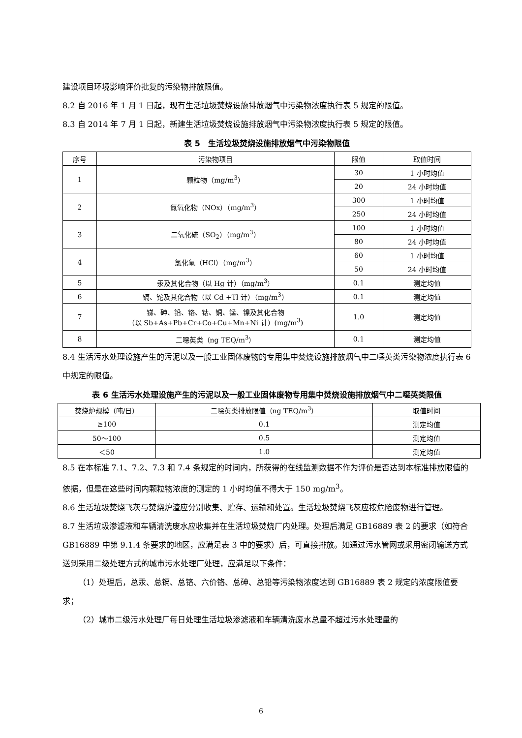建设项目环境影响评价批复的污染物排放限值。
8.2 自 2016 年 1 月 1 日起，现有生活垃圾焚烧设施排放烟气中污染物浓度执行表 5 规定的限值。
8.3 自 2014 年 7 月 1 日起，新建生活垃圾焚烧设施排放烟气中污染物浓度执行表 5 规定的限值。
表 5　生活垃圾焚烧设施排放烟气中污染物限值
| 序号 | 污染物项目 | 限值 | 取值时间 |
| --- | --- | --- | --- |
| 1 | 颗粒物（mg/m<sup>3</sup>） | 30 | 1 小时均值 |
| | | 20 | 24 小时均值 |
| 2 | 氮氧化物（NOx）（mg/m<sup>3</sup>） | 300 | 1 小时均值 |
| | | 250 | 24 小时均值 |
| 3 | 二氧化硫（SO<sub>2</sub>）（mg/m<sup>3</sup>） | 100 | 1 小时均值 |
| | | 80 | 24 小时均值 |
| 4 | 氯化氢（HCl）（mg/m<sup>3</sup>） | 60 | 1 小时均值 |
| | | 50 | 24 小时均值 |
| 5 | 汞及其化合物（以 Hg 计）（mg/m<sup>3</sup>） | 0.1 | 测定均值 |
| 6 | 镉、铊及其化合物（以 Cd +Tl 计）（mg/m<sup>3</sup>） | 0.1 | 测定均值 |
| 7 | 锑、砷、铅、铬、钴、铜、锰、镍及其化合物 （以 Sb+As+Pb+Cr+Co+Cu+Mn+Ni 计）(mg/m<sup>3</sup>) | 1.0 | 测定均值 |
| 8 | 二噁英类（ng TEQ/m<sup>3</sup>） | 0.1 | 测定均值 |
8.4 生活污水处理设施产生的污泥以及一般工业固体废物的专用集中焚烧设施排放烟气中二噁英类污染物浓度执行表 6 中规定的限值。
表 6 生活污水处理设施产生的污泥以及一般工业固体废物专用集中焚烧设施排放烟气中二噁英类限值
| 焚烧炉规模（吨/日） | 二噁英类排放限值（ng TEQ/m<sup>3</sup>） | 取值时间 |
| --- | --- | --- |
| ≥100 | 0.1 | 测定均值 |
| 50～100 | 0.5 | 测定均值 |
| ＜50 | 1.0 | 测定均值 |
8.5 在本标准 7.1、7.2、7.3 和 7.4 条规定的时间内，所获得的在线监测数据不作为评价是否达到本标准排放限值的依据，但是在这些时间内颗粒物浓度的测定的 1 小时均值不得大于 150 mg/m<sup>3</sup>。
8.6 生活垃圾焚烧飞灰与焚烧炉渣应分别收集、贮存、运输和处置。生活垃圾焚烧飞灰应按危险废物进行管理。
8.7 生活垃圾渗滤液和车辆清洗废水应收集并在生活垃圾焚烧厂内处理。处理后满足 GB16889 表 2 的要求（如符合 GB16889 中第 9.1.4 条要求的地区，应满足表 3 中的要求）后，可直接排放。如通过污水管网或采用密闭输送方式送到采用二级处理方式的城市污水处理厂处理，应满足以下条件：
（1）处理后，总汞、总镉、总铬、六价铬、总砷、总铅等污染物浓度达到 GB16889 表 2 规定的浓度限值要求；
（2）城市二级污水处理厂每日处理生活垃圾渗滤液和车辆清洗废水总量不超过污水处理量的
6